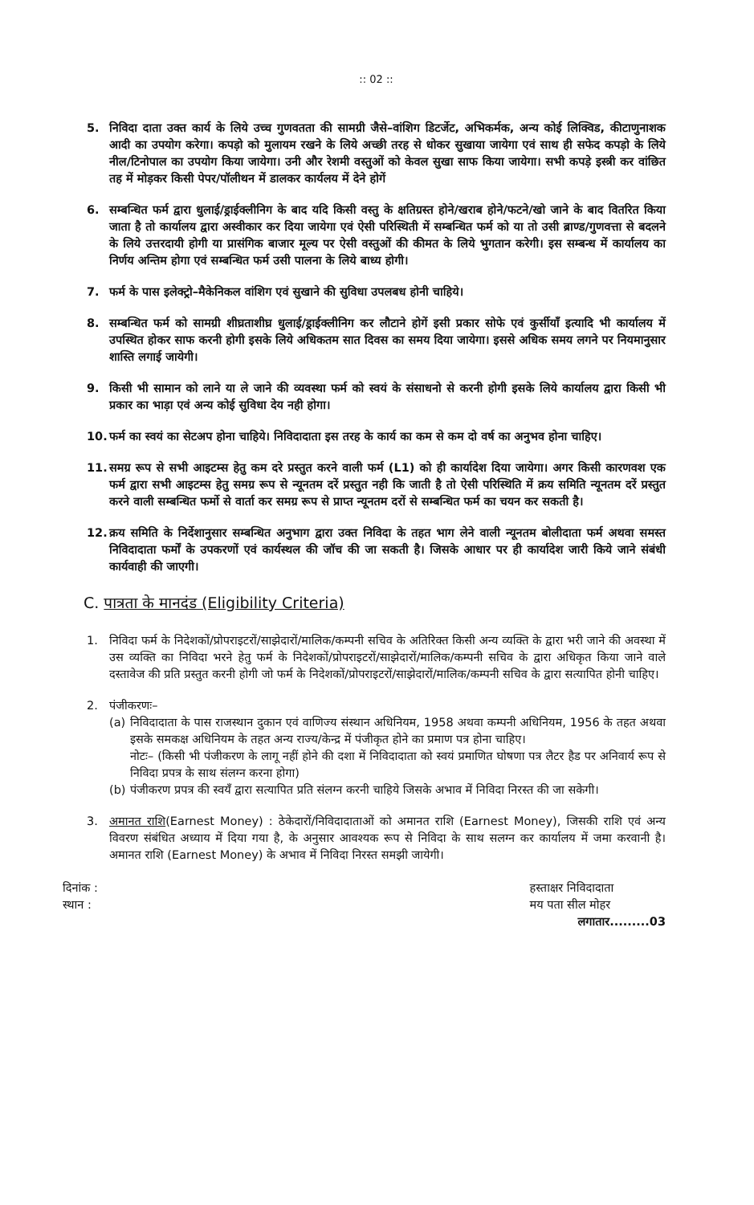:: 02 ::
5. निविदा दाता उक्त कार्य के लिये उच्च गुणवतता की सामग्री जैसे–वांशिग डिटर्जेट, अभिकर्मक, अन्य कोई लिक्विड, कीटाणुनाशक आदी का उपयोग करेगा। कपड़ो को मुलायम रखने के लिये अच्छी तरह से धोकर सुखाया जायेगा एवं साथ ही सफेद कपड़ो के लिये नील/टिनोपाल का उपयोग किया जायेगा। उनी और रेशमी वस्तुओं को केवल सुखा साफ किया जायेगा। सभी कपड़े इस्त्री कर वांछित तह में मोड़कर किसी पेपर/पॉलीथन में डालकर कार्यलय में देने होगें
6. सम्बन्धित फर्म द्वारा धुलाई/ड्राईक्लीनिग के बाद यदि किसी वस्तु के क्षतिग्रस्त होने/खराब होने/फटने/खो जाने के बाद वितरित किया जाता है तो कार्यालय द्वारा अस्वीकार कर दिया जायेगा एवं ऐसी परिस्थिती में सम्बन्धित फर्म को या तो उसी ब्राण्ड/गुणवत्ता से बदलने के लिये उत्तरदायी होगी या प्रासंगिक बाजार मूल्य पर ऐसी वस्तुओं की कीमत के लिये भुगतान करेगी। इस सम्बन्ध में कार्यालय का निर्णय अन्तिम होगा एवं सम्बन्धित फर्म उसी पालना के लिये बाध्य होगी।
7. फर्म के पास इलेक्ट्रो–मैकेनिकल वांशिग एवं सुखाने की सुविधा उपलबध होनी चाहिये।
8. सम्बन्धित फर्म को सामग्री शीघ्रताशीघ्र धुलाई/ड्राईक्लीनिग कर लौटाने होगें इसी प्रकार सोफे एवं कुर्सीयाँ इत्यादि भी कार्यालय में उपस्थित होकर साफ करनी होगी इसके लिये अधिकतम सात दिवस का समय दिया जायेगा। इससे अधिक समय लगने पर नियमानुसार शास्ति लगाई जायेगी।
9. किसी भी सामान को लाने या ले जाने की व्यवस्था फर्म को स्वयं के संसाधनो से करनी होगी इसके लिये कार्यालय द्वारा किसी भी प्रकार का भाड़ा एवं अन्य कोई सुविधा देय नही होगा।
10. फर्म का स्वयं का सेटअप होना चाहिये। निविदादाता इस तरह के कार्य का कम से कम दो वर्ष का अनुभव होना चाहिए।
11. समग्र रूप से सभी आइटम्स हेतु कम दरे प्रस्तुत करने वाली फर्म (L1) को ही कार्यादेश दिया जायेगा। अगर किसी कारणवश एक फर्म द्वारा सभी आइटम्स हेतु समग्र रूप से न्यूनतम दरें प्रस्तुत नही कि जाती है तो ऐसी परिस्थिति में क्रय समिति न्यूनतम दरें प्रस्तुत करने वाली सम्बन्धित फर्मो से वार्ता कर समग्र रूप से प्राप्त न्यूनतम दरों से सम्बन्धित फर्म का चयन कर सकती है।
12. क्रय समिति के निर्देशानुसार सम्बन्धित अनुभाग द्वारा उक्त निविदा के तहत भाग लेने वाली न्यूनतम बोलीदाता फर्म अथवा समस्त निविदादाता फर्मों के उपकरणों एवं कार्यस्थल की जॉच की जा सकती है। जिसके आधार पर ही कार्यादेश जारी किये जाने संबंधी कार्यवाही की जाएगी।
C. पात्रता के मानदंड (Eligibility Criteria)
1. निविदा फर्म के निदेशकों/प्रोपराइटरों/साझेदारों/मालिक/कम्पनी सचिव के अतिरिक्त किसी अन्य व्यक्ति के द्वारा भरी जाने की अवस्था में उस व्यक्ति का निविदा भरने हेतु फर्म के निदेशकों/प्रोपराइटरों/साझेदारों/मालिक/कम्पनी सचिव के द्वारा अधिकृत किया जाने वाले दस्तावेज की प्रति प्रस्तुत करनी होगी जो फर्म के निदेशकों/प्रोपराइटरों/साझेदारों/मालिक/कम्पनी सचिव के द्वारा सत्यापित होनी चाहिए।
2. पंजीकरणः–
(a)
निविदादाता के पास राजस्थान दुकान एवं वाणिज्य संस्थान अधिनियम, 1958 अथवा कम्पनी अधिनियम, 1956 के तहत अथवा इसके समकक्ष अधिनियम के तहत अन्य राज्य/केन्द्र में पंजीकृत होने का प्रमाण पत्र होना चाहिए।
नोटः– (किसी भी पंजीकरण के लागू नहीं होने की दशा में निविदादाता को स्वयं प्रमाणित घोषणा पत्र लैटर हैड पर अनिवार्य रूप से निविदा प्रपत्र के साथ संलग्न करना होगा)
(b)
पंजीकरण प्रपत्र की स्वयँ द्वारा सत्यापित प्रति संलग्न करनी चाहिये जिसके अभाव में निविदा निरस्त की जा सकेगी।
3. अमानत राशि(Earnest Money) : ठेकेदारों/निविदादाताओं को अमानत राशि (Earnest Money), जिसकी राशि एवं अन्य विवरण संबंधित अध्याय में दिया गया है, के अनुसार आवश्यक रूप से निविदा के साथ सलग्न कर कार्यालय में जमा करवानी है। अमानत राशि (Earnest Money) के अभाव में निविदा निरस्त समझी जायेगी।
दिनांक :
स्थान :
हस्ताक्षर निविदादाता
मय पता सील मोहर
लगातार.........03